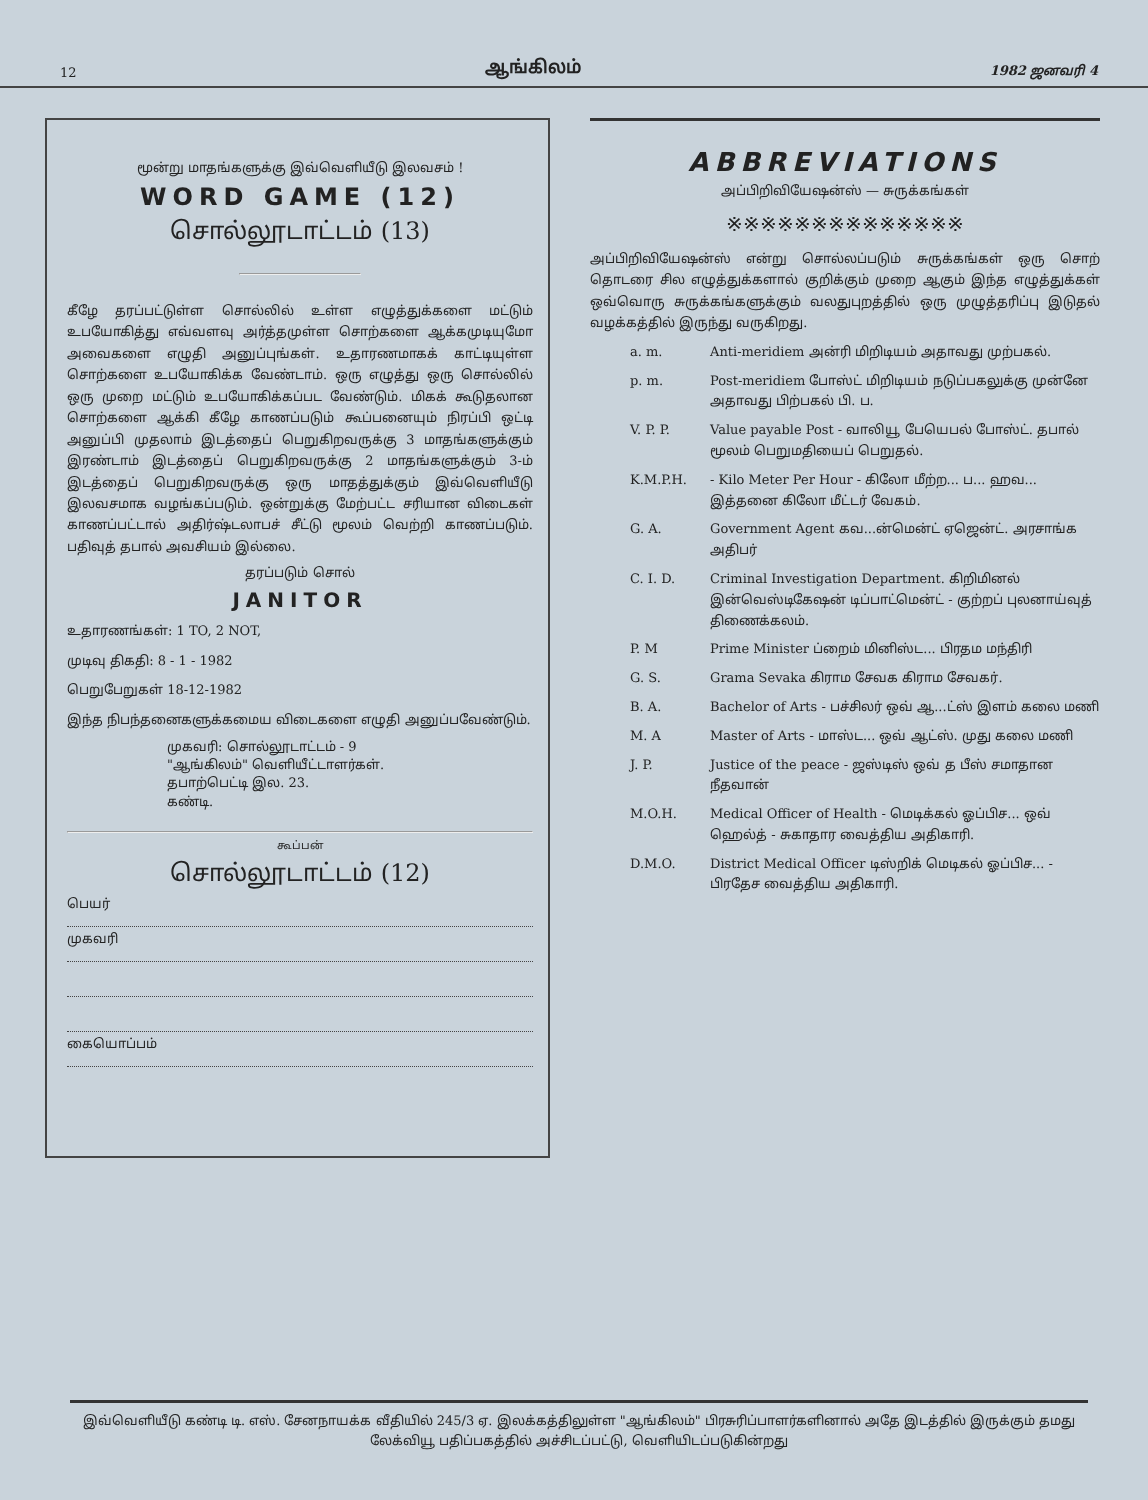12 ஆங்கிலம் 1982 ஜனவரி 4
மூன்று மாதங்களுக்கு இவ்வெளியீடு இலவசம் !
WORD GAME (12)
சொல்லூடாட்டம் (13)
கீழே தரப்பட்டுள்ள சொல்லில் உள்ள எழுத்துக்களை மட்டும் உபயோகித்து எவ்வளவு அர்த்தமுள்ள சொற்களை ஆக்கமுடியுமோ அவைகளை எழுதி அனுப்புங்கள். உதாரணமாகக் காட்டியுள்ள சொற்களை உபயோகிக்க வேண்டாம். ஒரு எழுத்து ஒரு சொல்லில் ஒரு முறை மட்டும் உபயோகிக்கப்பட வேண்டும். மிகக் கூடுதலான சொற்களை ஆக்கி கீழே காணப்படும் கூப்பனையும் நிரப்பி ஒட்டி அனுப்பி முதலாம் இடத்தைப் பெறுகிறவருக்கு 3 மாதங்களுக்கும் இரண்டாம் இடத்தைப் பெறுகிறவருக்கு 2 மாதங்களுக்கும் 3-ம் இடத்தைப் பெறுகிறவருக்கு ஒரு மாதத்துக்கும் இவ்வெளியீடு இலவசமாக வழங்கப்படும். ஒன்றுக்கு மேற்பட்ட சரியான விடைகள் காணப்பட்டால் அதிர்ஷ்டலாபச் சீட்டு மூலம் வெற்றி காணப்படும். பதிவுத் தபால் அவசியம் இல்லை.
தரப்படும் சொல்
JANITOR
உதாரணங்கள்: 1 TO, 2 NOT,
முடிவு திகதி: 8 - 1 - 1982
பெறுபேறுகள் 18-12-1982
இந்த நிபந்தனைகளுக்கமைய விடைகளை எழுதி அனுப்பவேண்டும்.
முகவரி: சொல்லூடாட்டம் - 9
"ஆங்கிலம்" வெளியீட்டாளர்கள்.
தபாற்பெட்டி இல. 23.
கண்டி.
கூப்பன்
சொல்லூடாட்டம் (12)
பெயர்
முகவரி
கையொப்பம்
ABBREVIATIONS
அப்பிறிவியேஷன்ஸ் — சுருக்கங்கள்
※※※※※※※※※※※※※※
அப்பிறிவியேஷன்ஸ் என்று சொல்லப்படும் சுருக்கங்கள் ஒரு சொற் தொடரை சில எழுத்துக்களால் குறிக்கும் முறை ஆகும் இந்த எழுத்துக்கள் ஒவ்வொரு சுருக்கங்களுக்கும் வலதுபுறத்தில் ஒரு முழுத்தரிப்பு இடுதல் வழக்கத்தில் இருந்து வருகிறது.
a. m. Anti-meridiem அன்ரி மிறிடியம் அதாவது முற்பகல்.
p. m. Post-meridiem போஸ்ட் மிறிடியம் நடுப்பகலுக்கு முன்னே அதாவது பிற்பகல் பி. ப.
V. P. P. Value payable Post - வாலியூ பேயெபல் போஸ்ட். தபால் மூலம் பெறுமதியைப் பெறுதல்.
K.M.P.H. - Kilo Meter Per Hour - கிலோ மீற்ற... ப... ஹவ... இத்தனை கிலோ மீட்டர் வேகம்.
G. A. Government Agent கவ...ன்மென்ட் ஏஜென்ட். அரசாங்க அதிபர்
C. I. D. Criminal Investigation Department. கிறிமினல் இன்வெஸ்டிகேஷன் டிப்பாட்மென்ட் - குற்றப் புலனாய்வுத் திணைக்கலம்.
P. M Prime Minister ப்றைம் மினிஸ்ட... பிரதம மந்திரி
G. S. Grama Sevaka கிராம சேவக கிராம சேவகர்.
B. A. Bachelor of Arts - பச்சிலர் ஒவ் ஆ...ட்ஸ் இளம் கலை மணி
M. A Master of Arts - மாஸ்ட... ஒவ் ஆட்ஸ். முது கலை மணி
J. P. Justice of the peace - ஜஸ்டிஸ் ஒவ் த பீஸ் சமாதான நீதவான்
M.O.H. Medical Officer of Health - மெடிக்கல் ஓப்பிச... ஒவ் ஹெல்த் - சுகாதார வைத்திய அதிகாரி.
D.M.O. District Medical Officer டிஸ்றிக் மெடிகல் ஓப்பிச... - பிரதேச வைத்திய அதிகாரி.
இவ்வெளியீடு கண்டி டி. எஸ். சேனநாயக்க வீதியில் 245/3 ஏ. இலக்கத்திலுள்ள "ஆங்கிலம்" பிரசுரிப்பாளர்களினால் அதே இடத்தில் இருக்கும் தமது லேக்வியூ பதிப்பகத்தில் அச்சிடப்பட்டு, வெளியிடப்படுகின்றது